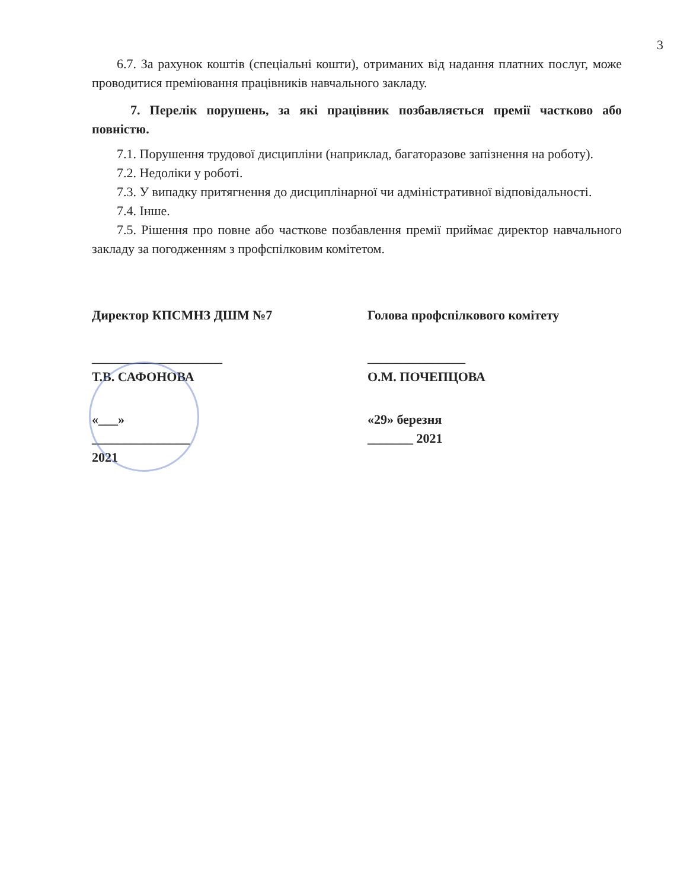3
6.7. За рахунок коштів (спеціальні кошти), отриманих від надання платних послуг, може проводитися преміювання працівників навчального закладу.
7. Перелік порушень, за які працівник позбавляється премії частково або повністю.
7.1. Порушення трудової дисципліни (наприклад, багаторазове запізнення на роботу).
7.2. Недоліки у роботі.
7.3. У випадку притягнення до дисциплінарної чи адміністративної відповідальності.
7.4. Інше.
7.5. Рішення про повне або часткове позбавлення премії приймає директор навчального закладу за погодженням з профспілковим комітетом.
Директор КПСМНЗ ДШМ №7
____________________ Т.В. САФОНОВА
«___» _______________ 2021
Голова профспілкового комітету
_______________ О.М. ПОЧЕПЦОВА
«29» березня _______ 2021